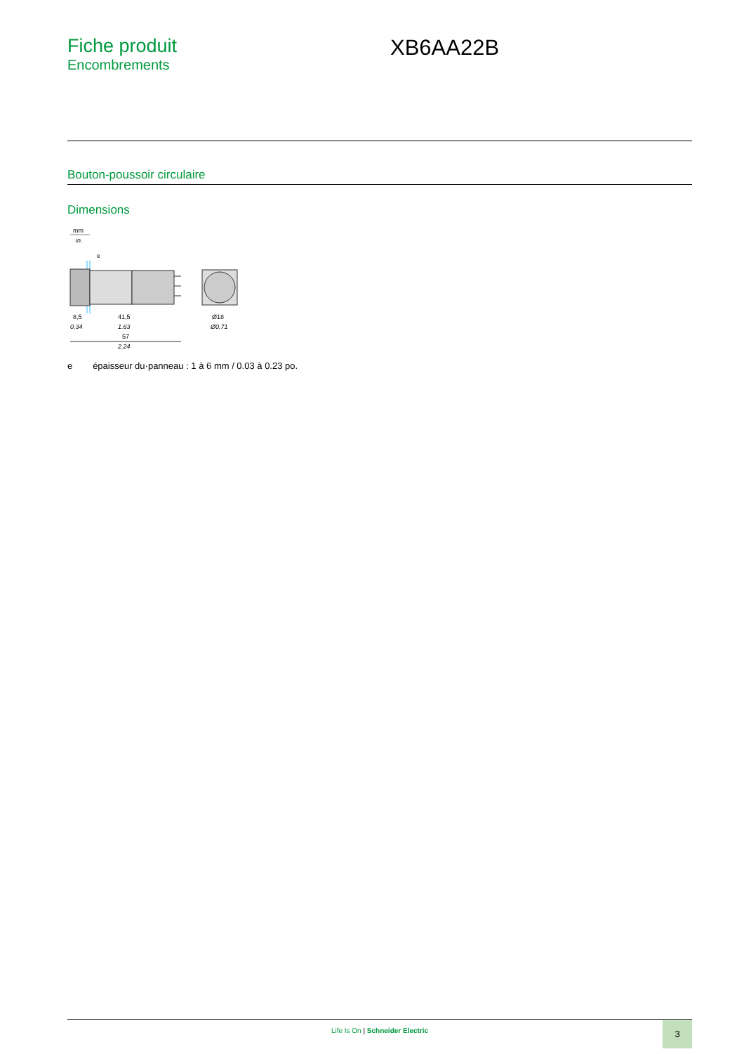Fiche produit
Encombrements
XB6AA22B
Bouton-poussoir circulaire
Dimensions
mm
in.
e
8,5
41,5
Ø18
0.34
1.63
Ø0.71
57
2.24
e épaisseur du·panneau : 1 à 6 mm / 0.03 à 0.23 po.
Life Is On | Schneider Electric
3